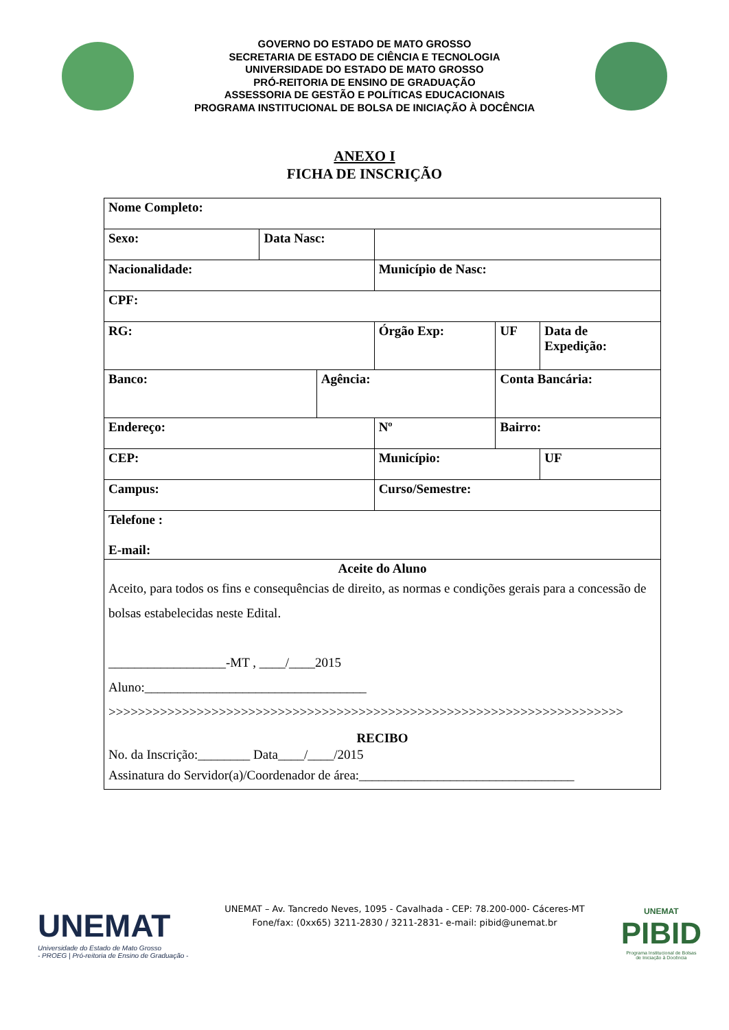GOVERNO DO ESTADO DE MATO GROSSO
SECRETARIA DE ESTADO DE CIÊNCIA E TECNOLOGIA
UNIVERSIDADE DO ESTADO DE MATO GROSSO
PRÓ-REITORIA DE ENSINO DE GRADUAÇÃO
ASSESSORIA DE GESTÃO E POLÍTICAS EDUCACIONAIS
PROGRAMA INSTITUCIONAL DE BOLSA DE INICIAÇÃO À DOCÊNCIA
ANEXO I
FICHA DE INSCRIÇÃO
| Nome Completo: | | | | | | | | |
| Sexo: | Data Nasc: | | | | | | | |
| Nacionalidade: | | | | Município de Nasc: | | | | |
| CPF: | | | | | | | | |
| RG: | | | Órgão Exp: | | | UF | Data de Expedição: | |
| Banco: | | Agência: | | | Conta Bancária: | | | |
| Endereço: | | | | Nº | Bairro: | | | |
| CEP: | | | | Município: | | | | UF |
| Campus: | | | | Curso/Semestre: | | | | |
| Telefone : E-mail: | | | | | | | | |
| Aceite do Aluno Aceito, para todos os fins e consequências de direito, as normas e condições gerais para a concessão de bolsas estabelecidas neste Edital. __________________-MT , ____/____2015 Aluno:__________________________________ >>>>>>>>>>>>>>>>>>>>>>>>>>>>>>>>>>>>>>>>>>>>>>>>>>>>>>>>>>>>>>>>>>>>>> RECIBO No. da Inscrição:________ Data____/____/2015 Assinatura do Servidor(a)/Coordenador de área:_________________________________ | | | | | | | | |
UNEMAT
Universidade do Estado de Mato Grosso
- PROEG | Pró-reitoria de Ensino de Graduação -
UNEMAT – Av. Tancredo Neves, 1095 - Cavalhada - CEP: 78.200-000- Cáceres-MT
Fone/fax: (0xx65) 3211-2830 / 3211-2831- e-mail: pibid@unemat.br
UNEMAT
PIBID
Programa Institucional de Bolsas
de Iniciação à Docência